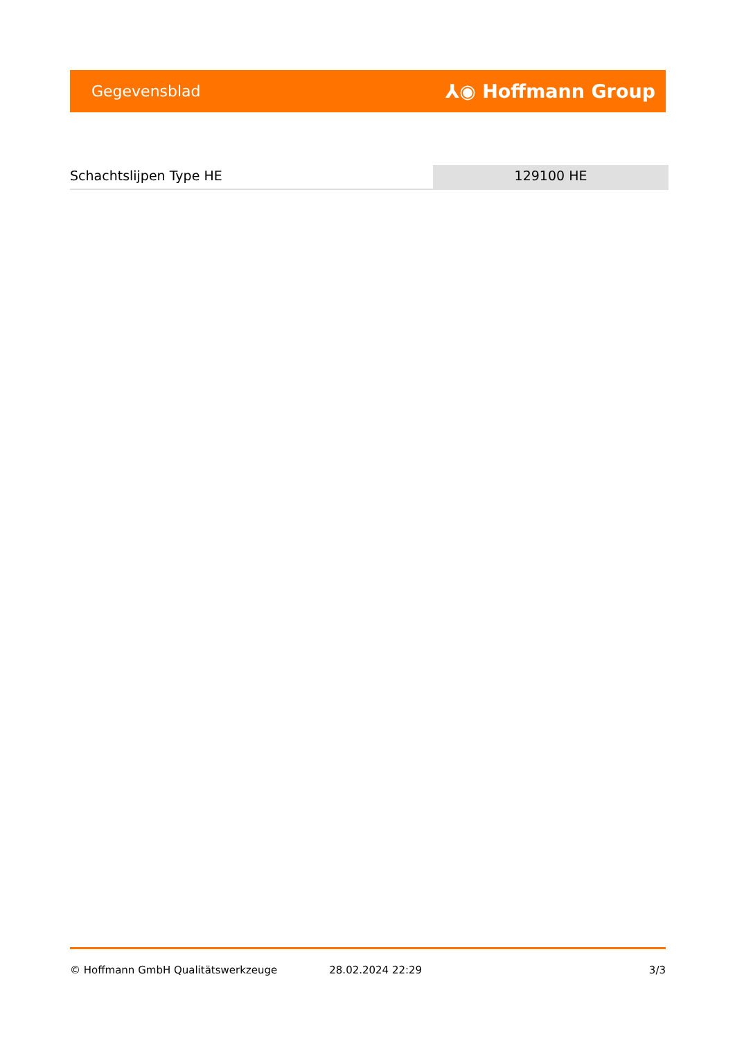Gegevensblad ⅄◉ Hoffmann Group
Schachtslijpen Type HE 129100 HE
© Hoffmann GmbH Qualitätswerkzeuge 28.02.2024 22:29 3/3